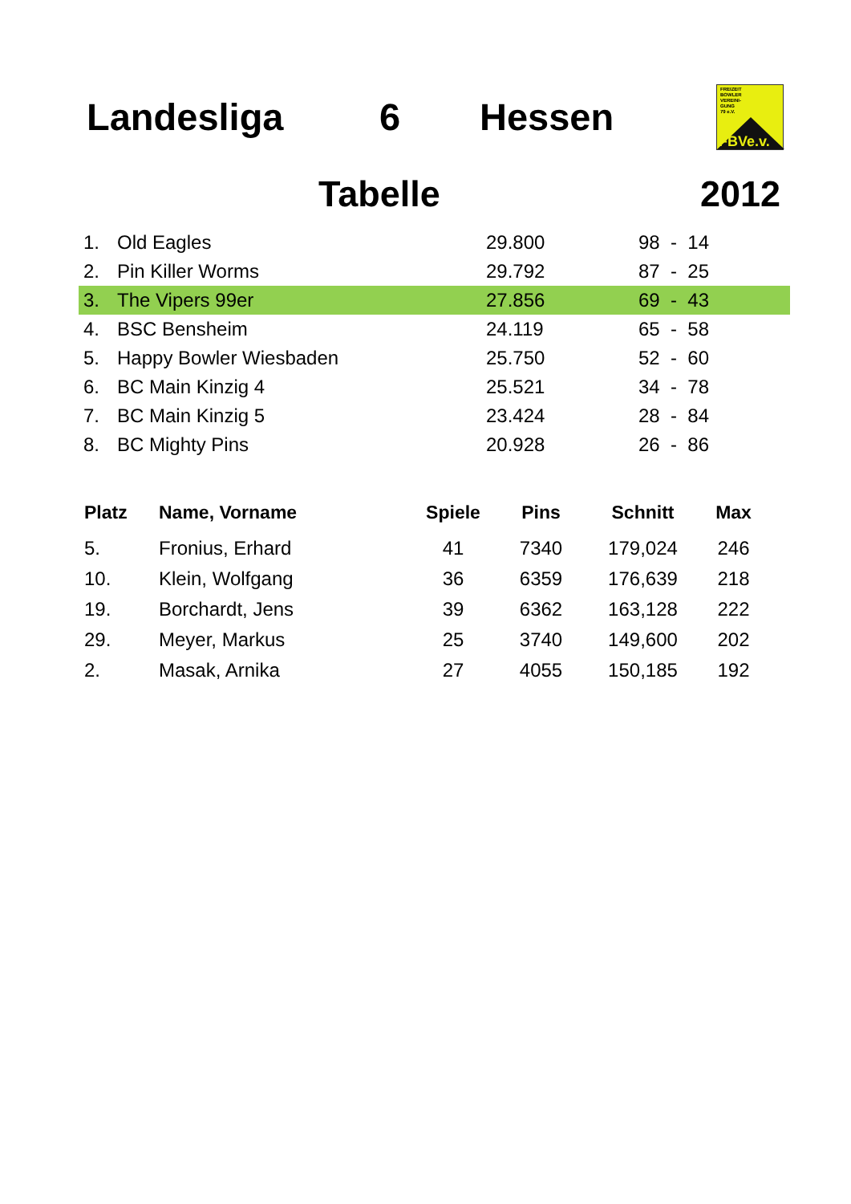Landesliga 6 Hessen
FREIZEIT
BOWLER
VEREINI-
GUNG
79 e.V.
FBVe.v.
Tabelle 2012
| 1. | Old Eagles | 29.800 | 98 - 14 |
| 2. | Pin Killer Worms | 29.792 | 87 - 25 |
| 3. | The Vipers 99er | 27.856 | 69 - 43 |
| 4. | BSC Bensheim | 24.119 | 65 - 58 |
| 5. | Happy Bowler Wiesbaden | 25.750 | 52 - 60 |
| 6. | BC Main Kinzig 4 | 25.521 | 34 - 78 |
| 7. | BC Main Kinzig 5 | 23.424 | 28 - 84 |
| 8. | BC Mighty Pins | 20.928 | 26 - 86 |
| Platz | Name, Vorname | Spiele | Pins | Schnitt | Max |
| --- | --- | --- | --- | --- | --- |
| 5. | Fronius, Erhard | 41 | 7340 | 179,024 | 246 |
| 10. | Klein, Wolfgang | 36 | 6359 | 176,639 | 218 |
| 19. | Borchardt, Jens | 39 | 6362 | 163,128 | 222 |
| 29. | Meyer, Markus | 25 | 3740 | 149,600 | 202 |
| 2. | Masak, Arnika | 27 | 4055 | 150,185 | 192 |